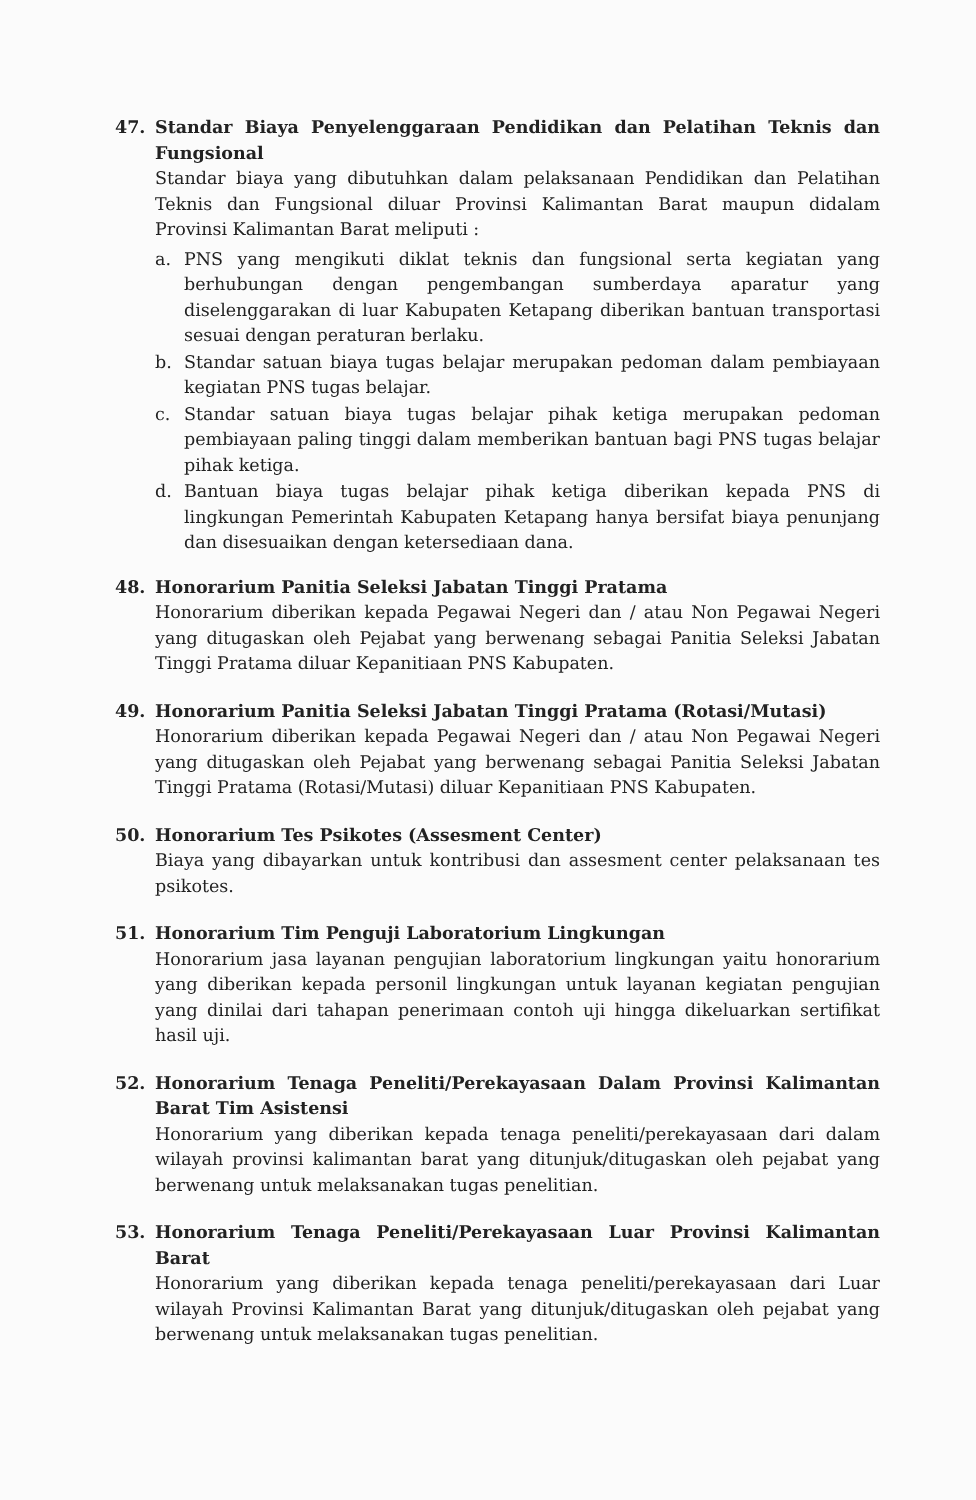47. Standar Biaya Penyelenggaraan Pendidikan dan Pelatihan Teknis dan Fungsional
Standar biaya yang dibutuhkan dalam pelaksanaan Pendidikan dan Pelatihan Teknis dan Fungsional diluar Provinsi Kalimantan Barat maupun didalam Provinsi Kalimantan Barat meliputi :
a. PNS yang mengikuti diklat teknis dan fungsional serta kegiatan yang berhubungan dengan pengembangan sumberdaya aparatur yang diselenggarakan di luar Kabupaten Ketapang diberikan bantuan transportasi sesuai dengan peraturan berlaku.
b. Standar satuan biaya tugas belajar merupakan pedoman dalam pembiayaan kegiatan PNS tugas belajar.
c. Standar satuan biaya tugas belajar pihak ketiga merupakan pedoman pembiayaan paling tinggi dalam memberikan bantuan bagi PNS tugas belajar pihak ketiga.
d. Bantuan biaya tugas belajar pihak ketiga diberikan kepada PNS di lingkungan Pemerintah Kabupaten Ketapang hanya bersifat biaya penunjang dan disesuaikan dengan ketersediaan dana.
48. Honorarium Panitia Seleksi Jabatan Tinggi Pratama
Honorarium diberikan kepada Pegawai Negeri dan / atau Non Pegawai Negeri yang ditugaskan oleh Pejabat yang berwenang sebagai Panitia Seleksi Jabatan Tinggi Pratama diluar Kepanitiaan PNS Kabupaten.
49. Honorarium Panitia Seleksi Jabatan Tinggi Pratama (Rotasi/Mutasi)
Honorarium diberikan kepada Pegawai Negeri dan / atau Non Pegawai Negeri yang ditugaskan oleh Pejabat yang berwenang sebagai Panitia Seleksi Jabatan Tinggi Pratama (Rotasi/Mutasi) diluar Kepanitiaan PNS Kabupaten.
50. Honorarium Tes Psikotes (Assesment Center)
Biaya yang dibayarkan untuk kontribusi dan assesment center pelaksanaan tes psikotes.
51. Honorarium Tim Penguji Laboratorium Lingkungan
Honorarium jasa layanan pengujian laboratorium lingkungan yaitu honorarium yang diberikan kepada personil lingkungan untuk layanan kegiatan pengujian yang dinilai dari tahapan penerimaan contoh uji hingga dikeluarkan sertifikat hasil uji.
52. Honorarium Tenaga Peneliti/Perekayasaan Dalam Provinsi Kalimantan Barat Tim Asistensi
Honorarium yang diberikan kepada tenaga peneliti/perekayasaan dari dalam wilayah provinsi kalimantan barat yang ditunjuk/ditugaskan oleh pejabat yang berwenang untuk melaksanakan tugas penelitian.
53. Honorarium Tenaga Peneliti/Perekayasaan Luar Provinsi Kalimantan Barat
Honorarium yang diberikan kepada tenaga peneliti/perekayasaan dari Luar wilayah Provinsi Kalimantan Barat yang ditunjuk/ditugaskan oleh pejabat yang berwenang untuk melaksanakan tugas penelitian.